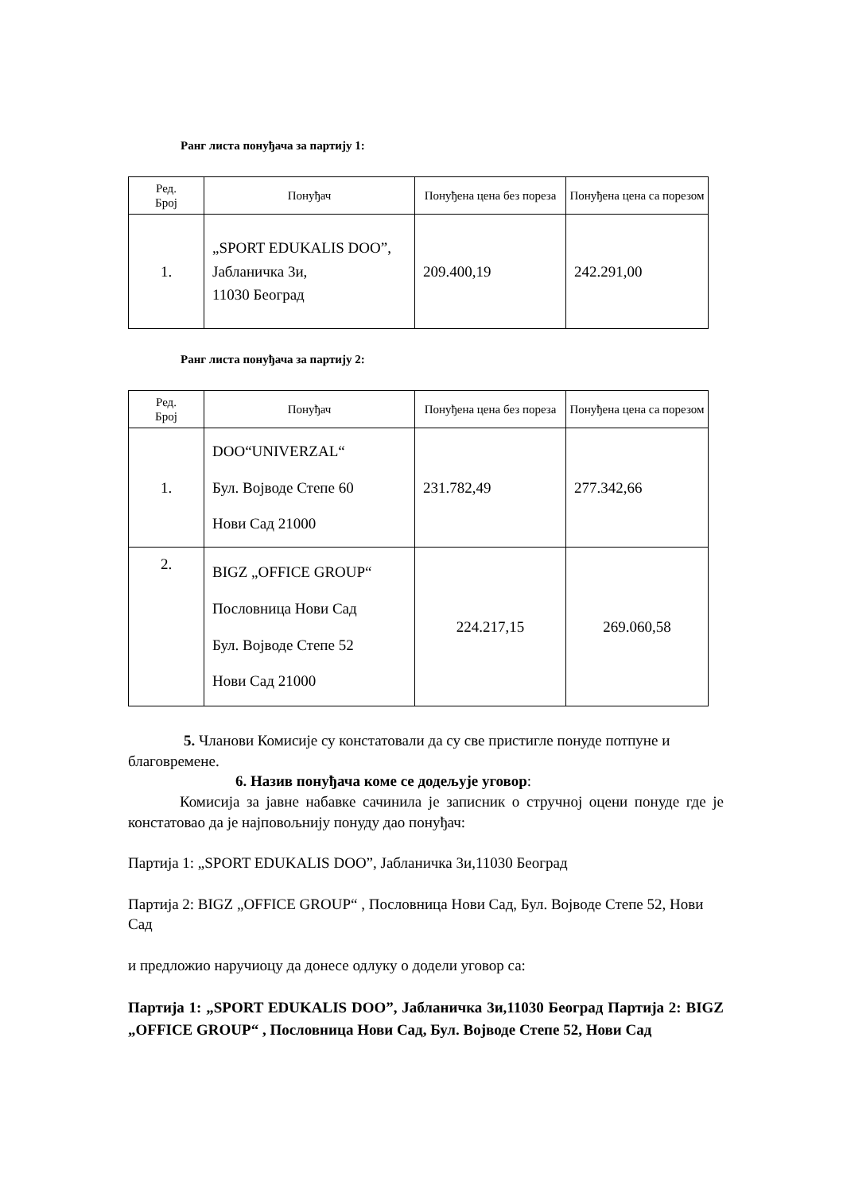Ранг листа понуђача за партију 1:
| Ред. Број | Понуђач | Понуђена цена без пореза | Понуђена цена са порезом |
| --- | --- | --- | --- |
| 1. | „SPORT EDUKALIS DOO”, Јабланичка 3и, 11030 Београд | 209.400,19 | 242.291,00 |
Ранг листа понуђача за партију 2:
| Ред. Број | Понуђач | Понуђена цена без пореза | Понуђена цена са порезом |
| --- | --- | --- | --- |
| 1. | DOO“UNIVERZAL“ Бул. Војводе Степе 60 Нови Сад 21000 | 231.782,49 | 277.342,66 |
| 2. | BIGZ „OFFICE GROUP“ Пословница Нови Сад Бул. Војводе Степе 52 Нови Сад 21000 | 224.217,15 | 269.060,58 |
5. Чланови Комисије су констатовали да су све пристигле понуде потпуне и благовремене.
6. Назив понуђача коме се додељује уговор:
Комисија за јавне набавке сачинила је записник о стручној оцени понуде где је констатовао да је најповољнију понуду дао понуђач:
Партија 1: „SPORT EDUKALIS DOO”, Јабланичка 3и,11030 Београд
Партија 2: BIGZ „OFFICE GROUP“ , Пословница Нови Сад, Бул. Војводе Степе 52, Нови Сад
и предложио наручиоцу да донесе одлуку о додели уговор са:
Партија 1: „SPORT EDUKALIS DOO”, Јабланичка 3и,11030 Београд Партија 2: BIGZ „OFFICE GROUP“ , Пословница Нови Сад, Бул. Војводе Степе 52, Нови Сад